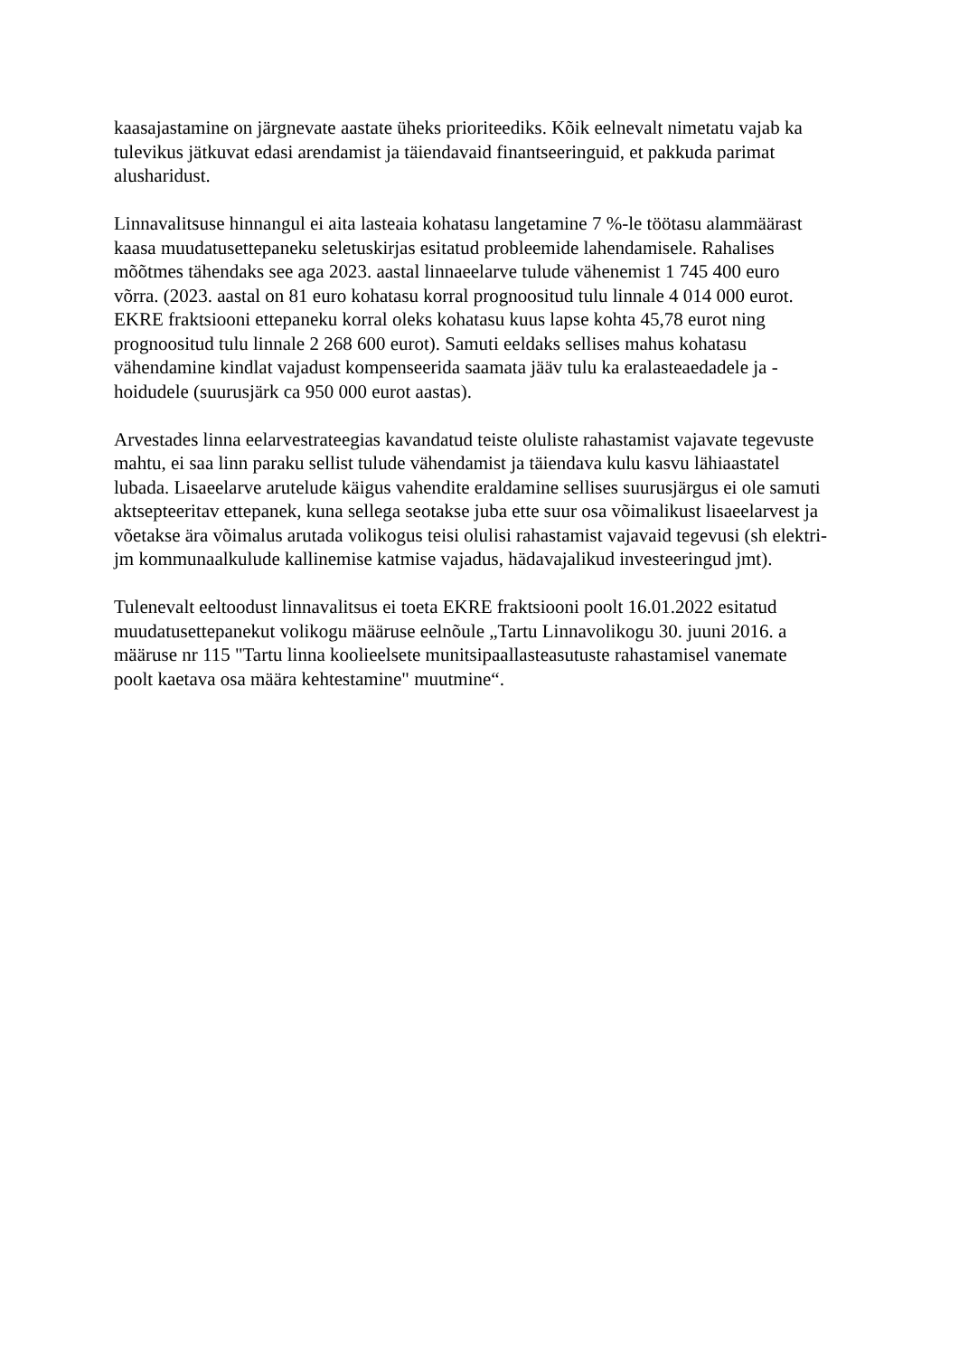kaasajastamine on järgnevate aastate üheks prioriteediks. Kõik eelnevalt nimetatu vajab ka
tulevikus jätkuvat edasi arendamist ja täiendavaid finantseeringuid, et pakkuda parimat
alusharidust.
Linnavalitsuse hinnangul ei aita lasteaia kohatasu langetamine 7 %-le töötasu alammäärast
kaasa muudatusettepaneku seletuskirjas esitatud probleemide lahendamisele. Rahalises
mõõtmes tähendaks see aga 2023. aastal linnaeelarve tulude vähenemist 1 745 400 euro
võrra. (2023. aastal on 81 euro kohatasu korral prognoositud tulu linnale 4 014 000 eurot.
EKRE fraktsiooni ettepaneku korral oleks kohatasu kuus lapse kohta 45,78 eurot ning
prognoositud tulu linnale 2 268 600 eurot). Samuti eeldaks sellises mahus kohatasu
vähendamine kindlat vajadust kompenseerida saamata jääv tulu ka eralasteaedadele ja -
hoidudele (suurusjärk ca 950 000 eurot aastas).
Arvestades linna eelarvestrateegias kavandatud teiste oluliste rahastamist vajavate tegevuste
mahtu, ei saa linn paraku sellist tulude vähendamist ja täiendava kulu kasvu lähiaastatel
lubada. Lisaeelarve arutelude käigus vahendite eraldamine sellises suurusjärgus ei ole samuti
aktsepteeritav ettepanek, kuna sellega seotakse juba ette suur osa võimalikust lisaeelarvest ja
võetakse ära võimalus arutada volikogus teisi olulisi rahastamist vajavaid tegevusi (sh elektri-
jm kommunaalkulude kallinemise katmise vajadus, hädavajalikud investeeringud jmt).
Tulenevalt eeltoodust linnavalitsus ei toeta EKRE fraktsiooni poolt 16.01.2022 esitatud
muudatusettepanekut volikogu määruse eelnõule „Tartu Linnavolikogu 30. juuni 2016. a
määruse nr 115 "Tartu linna koolieelsete munitsipaallasteasutuste rahastamisel vanemate
poolt kaetava osa määra kehtestamine" muutmine“.